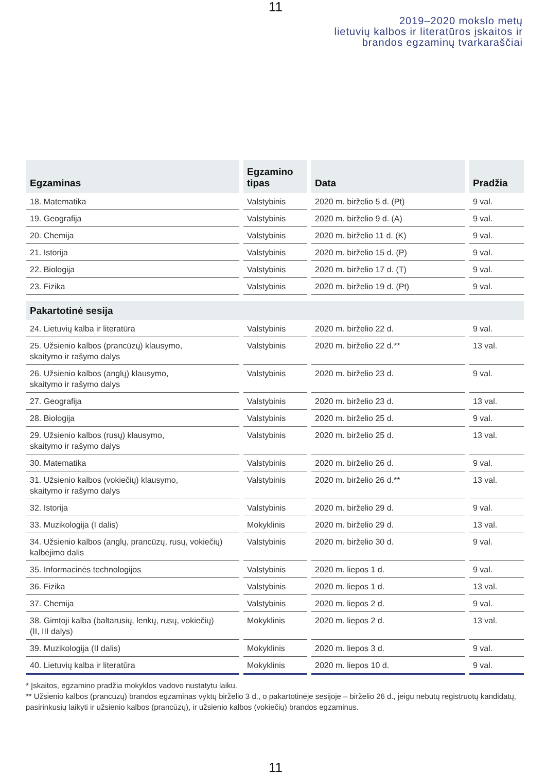11
2019–2020 mokslo metų
lietuvių kalbos ir literatūros įskaitos ir
brandos egzaminų tvarkaraščiai
| Egzaminas | Egzamino tipas | Data | Pradžia |
| --- | --- | --- | --- |
| 18. Matematika | Valstybinis | 2020 m. birželio 5 d. (Pt) | 9 val. |
| 19. Geografija | Valstybinis | 2020 m. birželio 9 d. (A) | 9 val. |
| 20. Chemija | Valstybinis | 2020 m. birželio 11 d. (K) | 9 val. |
| 21. Istorija | Valstybinis | 2020 m. birželio 15 d. (P) | 9 val. |
| 22. Biologija | Valstybinis | 2020 m. birželio 17 d. (T) | 9 val. |
| 23. Fizika | Valstybinis | 2020 m. birželio 19 d. (Pt) | 9 val. |
| Pakartotinė sesija | | | |
| 24. Lietuvių kalba ir literatūra | Valstybinis | 2020 m. birželio 22 d. | 9 val. |
| 25. Užsienio kalbos (prancūzų) klausymo, skaitymo ir rašymo dalys | Valstybinis | 2020 m. birželio 22 d.** | 13 val. |
| 26. Užsienio kalbos (anglų) klausymo, skaitymo ir rašymo dalys | Valstybinis | 2020 m. birželio 23 d. | 9 val. |
| 27. Geografija | Valstybinis | 2020 m. birželio 23 d. | 13 val. |
| 28. Biologija | Valstybinis | 2020 m. birželio 25 d. | 9 val. |
| 29. Užsienio kalbos (rusų) klausymo, skaitymo ir rašymo dalys | Valstybinis | 2020 m. birželio 25 d. | 13 val. |
| 30. Matematika | Valstybinis | 2020 m. birželio 26 d. | 9 val. |
| 31. Užsienio kalbos (vokiečių) klausymo, skaitymo ir rašymo dalys | Valstybinis | 2020 m. birželio 26 d.** | 13 val. |
| 32. Istorija | Valstybinis | 2020 m. birželio 29 d. | 9 val. |
| 33. Muzikologija (I dalis) | Mokyklinis | 2020 m. birželio 29 d. | 13 val. |
| 34. Užsienio kalbos (anglų, prancūzų, rusų, vokiečių) kalbėjimo dalis | Valstybinis | 2020 m. birželio 30 d. | 9 val. |
| 35. Informacinės technologijos | Valstybinis | 2020 m. liepos 1 d. | 9 val. |
| 36. Fizika | Valstybinis | 2020 m. liepos 1 d. | 13 val. |
| 37. Chemija | Valstybinis | 2020 m. liepos 2 d. | 9 val. |
| 38. Gimtoji kalba (baltarusių, lenkų, rusų, vokiečių) (II, III dalys) | Mokyklinis | 2020 m. liepos 2 d. | 13 val. |
| 39. Muzikologija (II dalis) | Mokyklinis | 2020 m. liepos 3 d. | 9 val. |
| 40. Lietuvių kalba ir literatūra | Mokyklinis | 2020 m. liepos 10 d. | 9 val. |
* Įskaitos, egzamino pradžia mokyklos vadovo nustatytu laiku.
** Užsienio kalbos (prancūzų) brandos egzaminas vyktų birželio 3 d., o pakartotinėje sesijoje – birželio 26 d., jeigu nebūtų registruotų kandidatų, pasirinkusių laikyti ir užsienio kalbos (prancūzų), ir užsienio kalbos (vokiečių) brandos egzaminus.
11